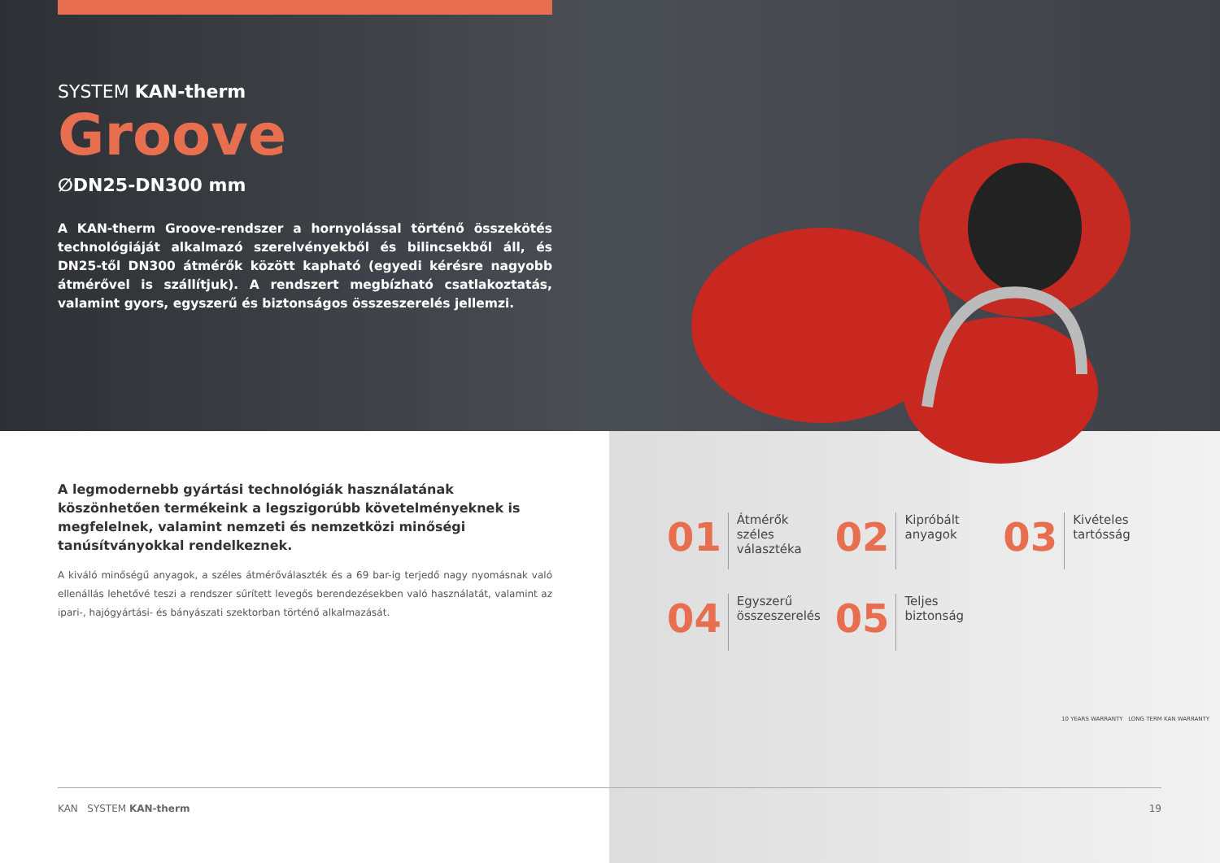SYSTEM KAN-therm
Groove
∅DN25-DN300 mm
A KAN-therm Groove-rendszer a hornyolással történő összekötés technológiáját alkalmazó szerelvényekből és bilincsekből áll, és DN25-től DN300 átmérők között kapható (egyedi kérésre nagyobb átmérővel is szállítjuk). A rendszert megbízható csatlakoztatás, valamint gyors, egyszerű és biztonságos összeszerelés jellemzi.
A legmodernebb gyártási technológiák használatának köszönhetően termékeink a legszigorúbb követelményeknek is megfelelnek, valamint nemzeti és nemzetközi minőségi tanúsítványokkal rendelkeznek.
A kiváló minőségű anyagok, a széles átmérőválaszték és a 69 bar-ig terjedő nagy nyomásnak való ellenállás lehetővé teszi a rendszer sűrített levegős berendezésekben való használatát, valamint az ipari-, hajógyártási- és bányászati szektorban történő alkalmazását.
01 Átmérők
széles
választéka
02 Kipróbált
anyagok
03 Kivételes
tartósság
04 Egyszerű
összeszerelés
05 Teljes
biztonság
10 YEARS WARRANTY LONG TERM KAN WARRANTY
KAN SYSTEM KAN-therm 19